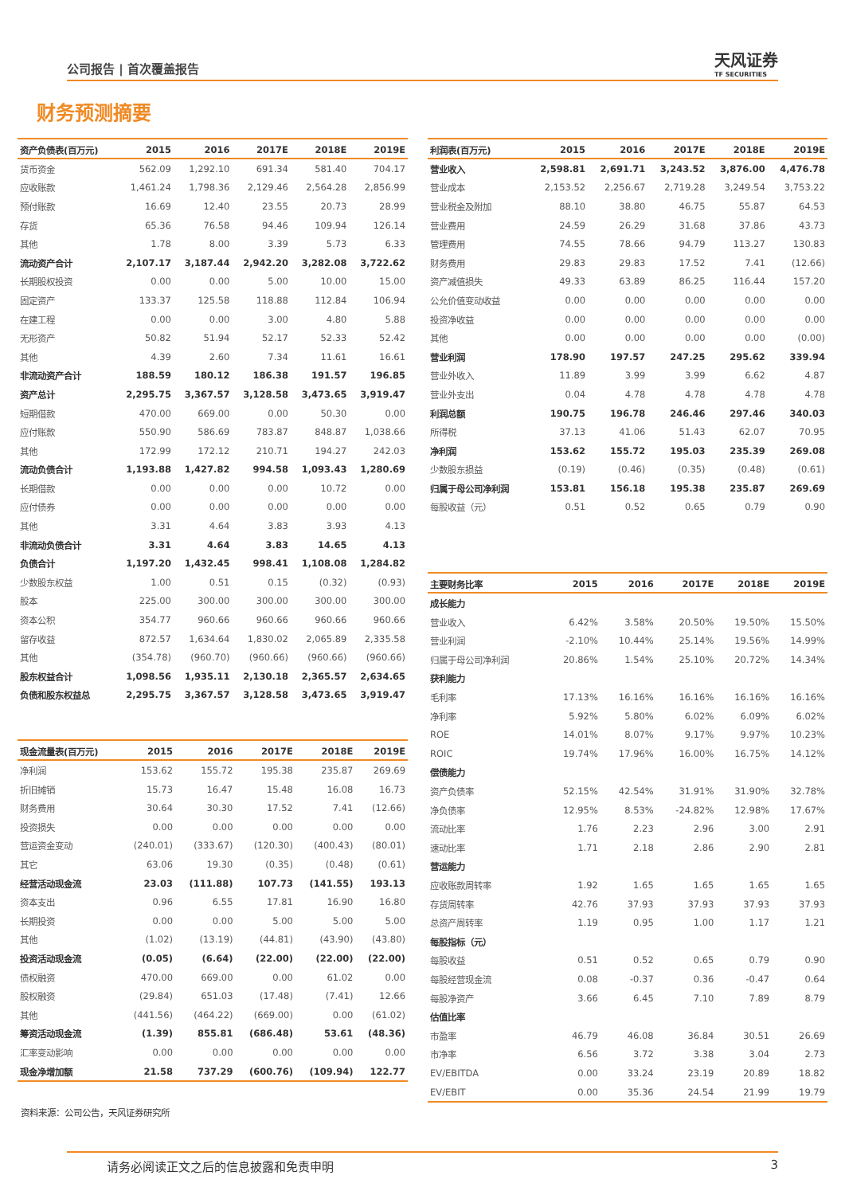公司报告 | 首次覆盖报告
天风证券
TF SECURITIES
财务预测摘要
| 资产负债表(百万元) | 2015 | 2016 | 2017E | 2018E | 2019E |
| --- | --- | --- | --- | --- | --- |
| 货币资金 | 562.09 | 1,292.10 | 691.34 | 581.40 | 704.17 |
| 应收账款 | 1,461.24 | 1,798.36 | 2,129.46 | 2,564.28 | 2,856.99 |
| 预付账款 | 16.69 | 12.40 | 23.55 | 20.73 | 28.99 |
| 存货 | 65.36 | 76.58 | 94.46 | 109.94 | 126.14 |
| 其他 | 1.78 | 8.00 | 3.39 | 5.73 | 6.33 |
| 流动资产合计 | 2,107.17 | 3,187.44 | 2,942.20 | 3,282.08 | 3,722.62 |
| 长期股权投资 | 0.00 | 0.00 | 5.00 | 10.00 | 15.00 |
| 固定资产 | 133.37 | 125.58 | 118.88 | 112.84 | 106.94 |
| 在建工程 | 0.00 | 0.00 | 3.00 | 4.80 | 5.88 |
| 无形资产 | 50.82 | 51.94 | 52.17 | 52.33 | 52.42 |
| 其他 | 4.39 | 2.60 | 7.34 | 11.61 | 16.61 |
| 非流动资产合计 | 188.59 | 180.12 | 186.38 | 191.57 | 196.85 |
| 资产总计 | 2,295.75 | 3,367.57 | 3,128.58 | 3,473.65 | 3,919.47 |
| 短期借款 | 470.00 | 669.00 | 0.00 | 50.30 | 0.00 |
| 应付账款 | 550.90 | 586.69 | 783.87 | 848.87 | 1,038.66 |
| 其他 | 172.99 | 172.12 | 210.71 | 194.27 | 242.03 |
| 流动负债合计 | 1,193.88 | 1,427.82 | 994.58 | 1,093.43 | 1,280.69 |
| 长期借款 | 0.00 | 0.00 | 0.00 | 10.72 | 0.00 |
| 应付债券 | 0.00 | 0.00 | 0.00 | 0.00 | 0.00 |
| 其他 | 3.31 | 4.64 | 3.83 | 3.93 | 4.13 |
| 非流动负债合计 | 3.31 | 4.64 | 3.83 | 14.65 | 4.13 |
| 负债合计 | 1,197.20 | 1,432.45 | 998.41 | 1,108.08 | 1,284.82 |
| 少数股东权益 | 1.00 | 0.51 | 0.15 | (0.32) | (0.93) |
| 股本 | 225.00 | 300.00 | 300.00 | 300.00 | 300.00 |
| 资本公积 | 354.77 | 960.66 | 960.66 | 960.66 | 960.66 |
| 留存收益 | 872.57 | 1,634.64 | 1,830.02 | 2,065.89 | 2,335.58 |
| 其他 | (354.78) | (960.70) | (960.66) | (960.66) | (960.66) |
| 股东权益合计 | 1,098.56 | 1,935.11 | 2,130.18 | 2,365.57 | 2,634.65 |
| 负债和股东权益总 | 2,295.75 | 3,367.57 | 3,128.58 | 3,473.65 | 3,919.47 |
| 现金流量表(百万元) | 2015 | 2016 | 2017E | 2018E | 2019E |
| --- | --- | --- | --- | --- | --- |
| 净利润 | 153.62 | 155.72 | 195.38 | 235.87 | 269.69 |
| 折旧摊销 | 15.73 | 16.47 | 15.48 | 16.08 | 16.73 |
| 财务费用 | 30.64 | 30.30 | 17.52 | 7.41 | (12.66) |
| 投资损失 | 0.00 | 0.00 | 0.00 | 0.00 | 0.00 |
| 营运资金变动 | (240.01) | (333.67) | (120.30) | (400.43) | (80.01) |
| 其它 | 63.06 | 19.30 | (0.35) | (0.48) | (0.61) |
| 经营活动现金流 | 23.03 | (111.88) | 107.73 | (141.55) | 193.13 |
| 资本支出 | 0.96 | 6.55 | 17.81 | 16.90 | 16.80 |
| 长期投资 | 0.00 | 0.00 | 5.00 | 5.00 | 5.00 |
| 其他 | (1.02) | (13.19) | (44.81) | (43.90) | (43.80) |
| 投资活动现金流 | (0.05) | (6.64) | (22.00) | (22.00) | (22.00) |
| 债权融资 | 470.00 | 669.00 | 0.00 | 61.02 | 0.00 |
| 股权融资 | (29.84) | 651.03 | (17.48) | (7.41) | 12.66 |
| 其他 | (441.56) | (464.22) | (669.00) | 0.00 | (61.02) |
| 筹资活动现金流 | (1.39) | 855.81 | (686.48) | 53.61 | (48.36) |
| 汇率变动影响 | 0.00 | 0.00 | 0.00 | 0.00 | 0.00 |
| 现金净增加额 | 21.58 | 737.29 | (600.76) | (109.94) | 122.77 |
| 利润表(百万元) | 2015 | 2016 | 2017E | 2018E | 2019E |
| --- | --- | --- | --- | --- | --- |
| 营业收入 | 2,598.81 | 2,691.71 | 3,243.52 | 3,876.00 | 4,476.78 |
| 营业成本 | 2,153.52 | 2,256.67 | 2,719.28 | 3,249.54 | 3,753.22 |
| 营业税金及附加 | 88.10 | 38.80 | 46.75 | 55.87 | 64.53 |
| 营业费用 | 24.59 | 26.29 | 31.68 | 37.86 | 43.73 |
| 管理费用 | 74.55 | 78.66 | 94.79 | 113.27 | 130.83 |
| 财务费用 | 29.83 | 29.83 | 17.52 | 7.41 | (12.66) |
| 资产减值损失 | 49.33 | 63.89 | 86.25 | 116.44 | 157.20 |
| 公允价值变动收益 | 0.00 | 0.00 | 0.00 | 0.00 | 0.00 |
| 投资净收益 | 0.00 | 0.00 | 0.00 | 0.00 | 0.00 |
| 其他 | 0.00 | 0.00 | 0.00 | 0.00 | (0.00) |
| 营业利润 | 178.90 | 197.57 | 247.25 | 295.62 | 339.94 |
| 营业外收入 | 11.89 | 3.99 | 3.99 | 6.62 | 4.87 |
| 营业外支出 | 0.04 | 4.78 | 4.78 | 4.78 | 4.78 |
| 利润总额 | 190.75 | 196.78 | 246.46 | 297.46 | 340.03 |
| 所得税 | 37.13 | 41.06 | 51.43 | 62.07 | 70.95 |
| 净利润 | 153.62 | 155.72 | 195.03 | 235.39 | 269.08 |
| 少数股东损益 | (0.19) | (0.46) | (0.35) | (0.48) | (0.61) |
| 归属于母公司净利润 | 153.81 | 156.18 | 195.38 | 235.87 | 269.69 |
| 每股收益（元） | 0.51 | 0.52 | 0.65 | 0.79 | 0.90 |
| 主要财务比率 | 2015 | 2016 | 2017E | 2018E | 2019E |
| --- | --- | --- | --- | --- | --- |
| 成长能力 | | | | | |
| 营业收入 | 6.42% | 3.58% | 20.50% | 19.50% | 15.50% |
| 营业利润 | -2.10% | 10.44% | 25.14% | 19.56% | 14.99% |
| 归属于母公司净利润 | 20.86% | 1.54% | 25.10% | 20.72% | 14.34% |
| 获利能力 | | | | | |
| 毛利率 | 17.13% | 16.16% | 16.16% | 16.16% | 16.16% |
| 净利率 | 5.92% | 5.80% | 6.02% | 6.09% | 6.02% |
| ROE | 14.01% | 8.07% | 9.17% | 9.97% | 10.23% |
| ROIC | 19.74% | 17.96% | 16.00% | 16.75% | 14.12% |
| 偿债能力 | | | | | |
| 资产负债率 | 52.15% | 42.54% | 31.91% | 31.90% | 32.78% |
| 净负债率 | 12.95% | 8.53% | -24.82% | 12.98% | 17.67% |
| 流动比率 | 1.76 | 2.23 | 2.96 | 3.00 | 2.91 |
| 速动比率 | 1.71 | 2.18 | 2.86 | 2.90 | 2.81 |
| 营运能力 | | | | | |
| 应收账款周转率 | 1.92 | 1.65 | 1.65 | 1.65 | 1.65 |
| 存货周转率 | 42.76 | 37.93 | 37.93 | 37.93 | 37.93 |
| 总资产周转率 | 1.19 | 0.95 | 1.00 | 1.17 | 1.21 |
| 每股指标（元） | | | | | |
| 每股收益 | 0.51 | 0.52 | 0.65 | 0.79 | 0.90 |
| 每股经营现金流 | 0.08 | -0.37 | 0.36 | -0.47 | 0.64 |
| 每股净资产 | 3.66 | 6.45 | 7.10 | 7.89 | 8.79 |
| 估值比率 | | | | | |
| 市盈率 | 46.79 | 46.08 | 36.84 | 30.51 | 26.69 |
| 市净率 | 6.56 | 3.72 | 3.38 | 3.04 | 2.73 |
| EV/EBITDA | 0.00 | 33.24 | 23.19 | 20.89 | 18.82 |
| EV/EBIT | 0.00 | 35.36 | 24.54 | 21.99 | 19.79 |
资料来源：公司公告，天风证券研究所
请务必阅读正文之后的信息披露和免责申明 3